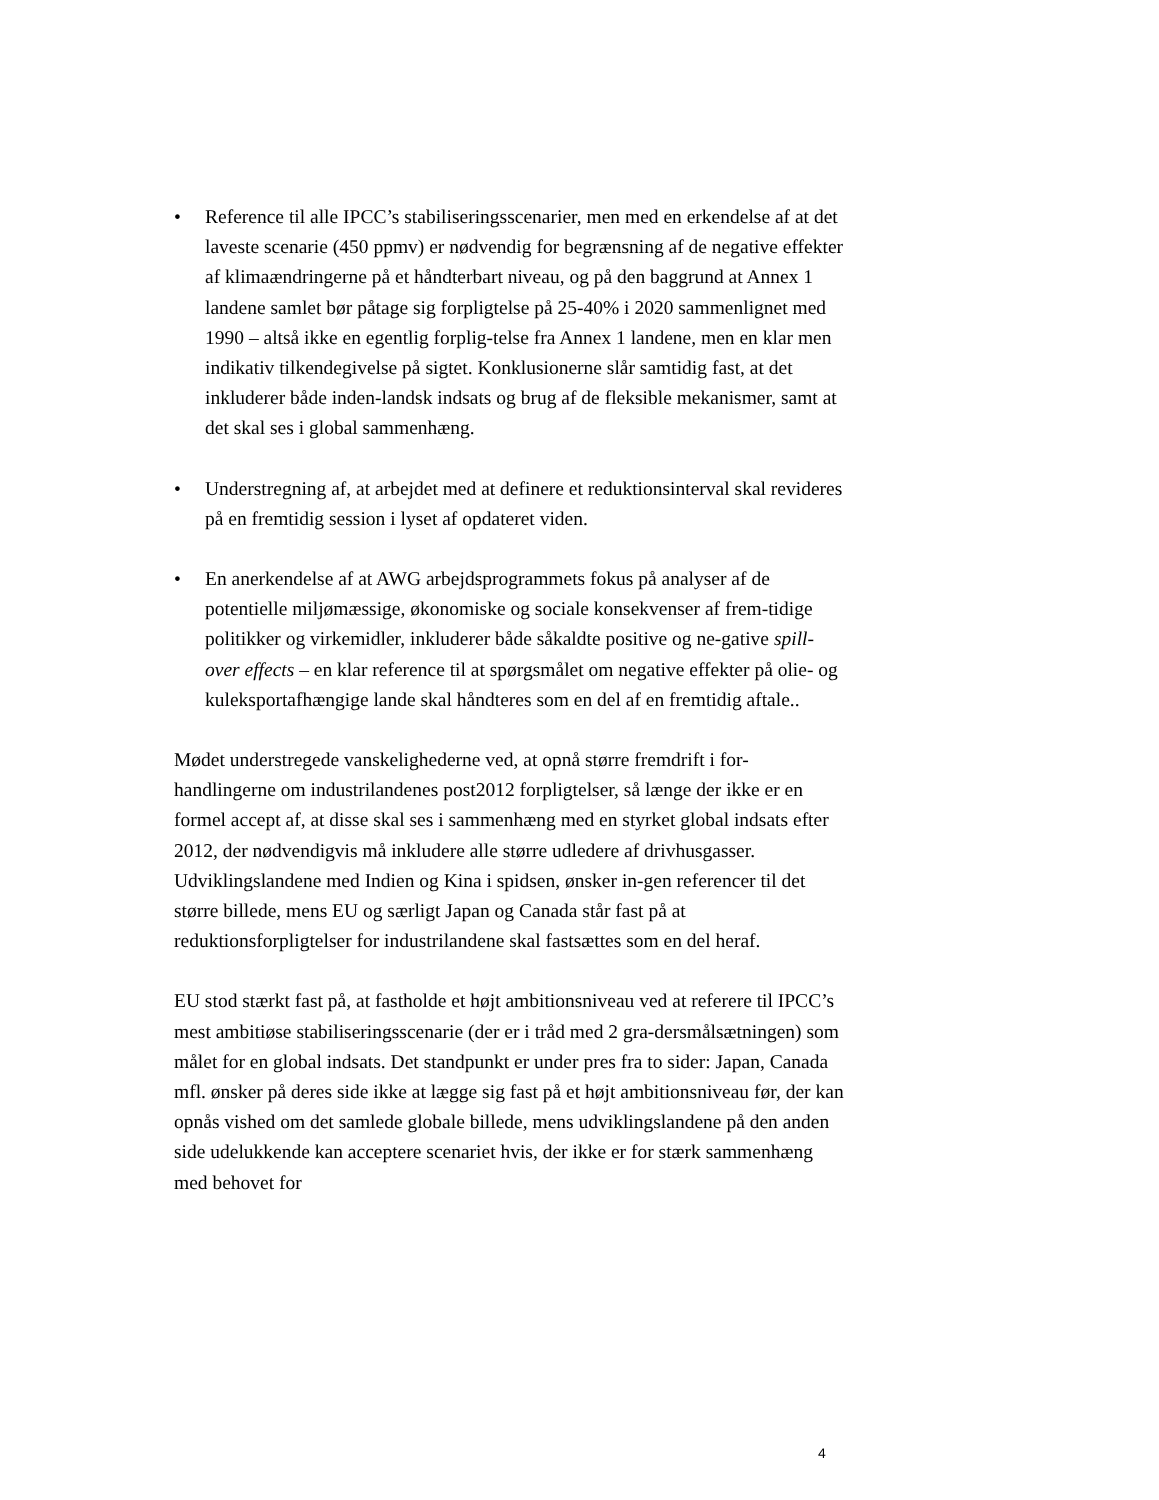• Reference til alle IPCC’s stabiliseringsscenarier, men med en erkendelse af at det laveste scenarie (450 ppmv) er nødvendig for begrænsning af de negative effekter af klimaændringerne på et håndterbart niveau, og på den baggrund at Annex 1 landene samlet bør påtage sig forpligtelse på 25-40% i 2020 sammenlignet med 1990 – altså ikke en egentlig forplig-telse fra Annex 1 landene, men en klar men indikativ tilkendegivelse på sigtet. Konklusionerne slår samtidig fast, at det inkluderer både inden-landsk indsats og brug af de fleksible mekanismer, samt at det skal ses i global sammenhæng.
• Understregning af, at arbejdet med at definere et reduktionsinterval skal revideres på en fremtidig session i lyset af opdateret viden.
• En anerkendelse af at AWG arbejdsprogrammets fokus på analyser af de potentielle miljømæssige, økonomiske og sociale konsekvenser af frem-tidige politikker og virkemidler, inkluderer både såkaldte positive og ne-gative spill-over effects – en klar reference til at spørgsmålet om negative effekter på olie- og kuleksportafhængige lande skal håndteres som en del af en fremtidig aftale..
Mødet understregede vanskelighederne ved, at opnå større fremdrift i for-handlingerne om industrilandenes post2012 forpligtelser, så længe der ikke er en formel accept af, at disse skal ses i sammenhæng med en styrket global indsats efter 2012, der nødvendigvis må inkludere alle større udledere af drivhusgasser. Udviklingslandene med Indien og Kina i spidsen, ønsker in-gen referencer til det større billede, mens EU og særligt Japan og Canada står fast på at reduktionsforpligtelser for industrilandene skal fastsættes som en del heraf.
EU stod stærkt fast på, at fastholde et højt ambitionsniveau ved at referere til IPCC’s mest ambitiøse stabiliseringsscenarie (der er i tråd med 2 gra-dersmålsætningen) som målet for en global indsats. Det standpunkt er under pres fra to sider: Japan, Canada mfl. ønsker på deres side ikke at lægge sig fast på et højt ambitionsniveau før, der kan opnås vished om det samlede globale billede, mens udviklingslandene på den anden side udelukkende kan acceptere scenariet hvis, der ikke er for stærk sammenhæng med behovet for
4